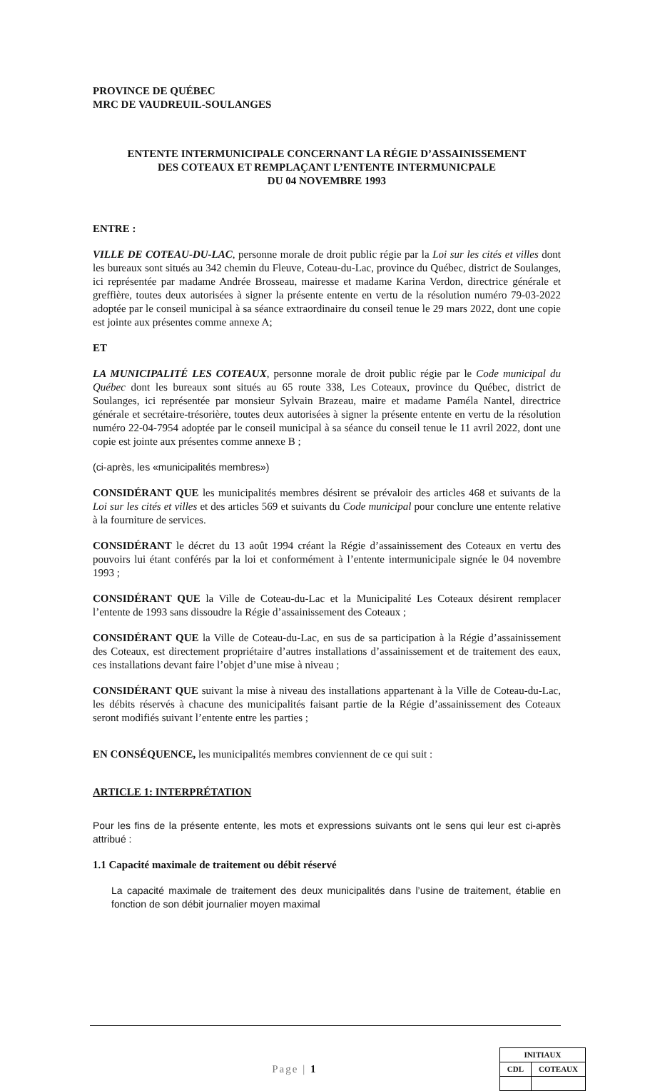PROVINCE DE QUÉBEC
MRC DE VAUDREUIL-SOULANGES
ENTENTE INTERMUNICIPALE CONCERNANT LA RÉGIE D’ASSAINISSEMENT
DES COTEAUX ET REMPLAÇANT L’ENTENTE INTERMUNICPALE
DU 04 NOVEMBRE 1993
ENTRE :
VILLE DE COTEAU-DU-LAC, personne morale de droit public régie par la Loi sur les cités et villes dont les bureaux sont situés au 342 chemin du Fleuve, Coteau-du-Lac, province du Québec, district de Soulanges, ici représentée par madame Andrée Brosseau, mairesse et madame Karina Verdon, directrice générale et greffière, toutes deux autorisées à signer la présente entente en vertu de la résolution numéro 79-03-2022 adoptée par le conseil municipal à sa séance extraordinaire du conseil tenue le 29 mars 2022, dont une copie est jointe aux présentes comme annexe A;
ET
LA MUNICIPALITÉ LES COTEAUX, personne morale de droit public régie par le Code municipal du Québec dont les bureaux sont situés au 65 route 338, Les Coteaux, province du Québec, district de Soulanges, ici représentée par monsieur Sylvain Brazeau, maire et madame Paméla Nantel, directrice générale et secrétaire-trésorière, toutes deux autorisées à signer la présente entente en vertu de la résolution numéro 22-04-7954 adoptée par le conseil municipal à sa séance du conseil tenue le 11 avril 2022, dont une copie est jointe aux présentes comme annexe B ;
(ci-après, les «municipalités membres»)
CONSIDÉRANT QUE les municipalités membres désirent se prévaloir des articles 468 et suivants de la Loi sur les cités et villes et des articles 569 et suivants du Code municipal pour conclure une entente relative à la fourniture de services.
CONSIDÉRANT le décret du 13 août 1994 créant la Régie d’assainissement des Coteaux en vertu des pouvoirs lui étant conférés par la loi et conformément à l’entente intermunicipale signée le 04 novembre 1993 ;
CONSIDÉRANT QUE la Ville de Coteau-du-Lac et la Municipalité Les Coteaux désirent remplacer l’entente de 1993 sans dissoudre la Régie d’assainissement des Coteaux ;
CONSIDÉRANT QUE la Ville de Coteau-du-Lac, en sus de sa participation à la Régie d’assainissement des Coteaux, est directement propriétaire d’autres installations d’assainissement et de traitement des eaux, ces installations devant faire l’objet d’une mise à niveau ;
CONSIDÉRANT QUE suivant la mise à niveau des installations appartenant à la Ville de Coteau-du-Lac, les débits réservés à chacune des municipalités faisant partie de la Régie d’assainissement des Coteaux seront modifiés suivant l’entente entre les parties ;
EN CONSÉQUENCE, les municipalités membres conviennent de ce qui suit :
ARTICLE 1: INTERPRÉTATION
Pour les fins de la présente entente, les mots et expressions suivants ont le sens qui leur est ci-après attribué :
1.1 Capacité maximale de traitement ou débit réservé
La capacité maximale de traitement des deux municipalités dans l’usine de traitement, établie en fonction de son débit journalier moyen maximal
Page | 1
| INITIAUX | |
| --- | --- |
| CDL | COTEAUX |